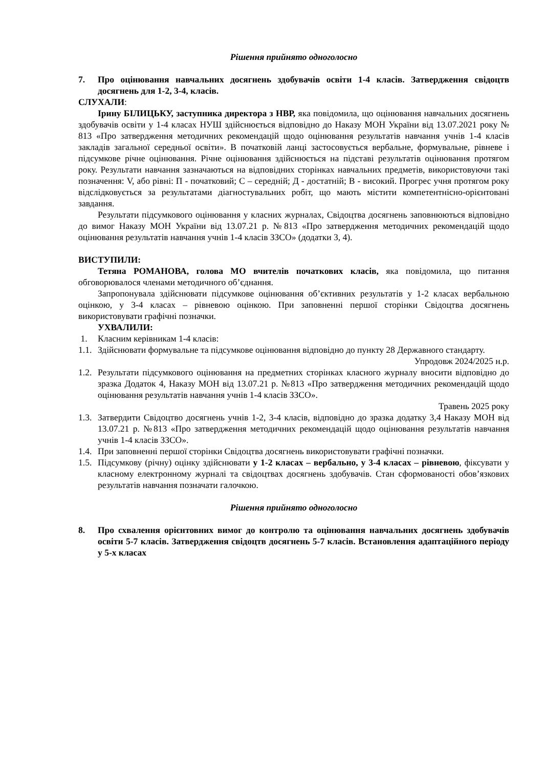Рішення прийнято одноголосно
7. Про оцінювання навчальних досягнень здобувачів освіти 1-4 класів. Затвердження свідоцтв досягнень для 1-2, 3-4, класів.
СЛУХАЛИ:
Ірину БІЛИЦЬКУ, заступника директора з НВР, яка повідомила, що оцінювання навчальних досягнень здобувачів освіти у 1-4 класах НУШ здійснюється відповідно до Наказу МОН України від 13.07.2021 року № 813 «Про затвердження методичних рекомендацій щодо оцінювання результатів навчання учнів 1-4 класів закладів загальної середньої освіти». В початковій ланці застосовується вербальне, формувальне, рівневе і підсумкове річне оцінювання. Річне оцінювання здійснюється на підставі результатів оцінювання протягом року. Результати навчання зазначаються на відповідних сторінках навчальних предметів, використовуючи такі позначення: V, або рівні: П - початковий; С – середній; Д - достатній; В - високий. Прогрес учня протягом року відслідковується за результатами діагностувальних робіт, що мають містити компетентнісно-орієнтовані завдання.
Результати підсумкового оцінювання у класних журналах, Свідоцтва досягнень заповнюються відповідно до вимог Наказу МОН України від 13.07.21 р. №813 «Про затвердження методичних рекомендацій щодо оцінювання результатів навчання учнів 1-4 класів ЗЗСО» (додатки 3, 4).
ВИСТУПИЛИ:
Тетяна РОМАНОВА, голова МО вчителів початкових класів, яка повідомила, що питання обговорювалося членами методичного об’єднання.
Запропонувала здійснювати підсумкове оцінювання об’єктивних результатів у 1-2 класах вербальною оцінкою, у 3-4 класах – рівневою оцінкою. При заповненні першої сторінки Свідоцтва досягнень використовувати графічні позначки.
УХВАЛИЛИ:
1. Класним керівникам 1-4 класів:
1.1. Здійснювати формувальне та підсумкове оцінювання відповідно до пункту 28 Державного стандарту.
Упродовж 2024/2025 н.р.
1.2. Результати підсумкового оцінювання на предметних сторінках класного журналу вносити відповідно до зразка Додаток 4, Наказу МОН від 13.07.21 р. №813 «Про затвердження методичних рекомендацій щодо оцінювання результатів навчання учнів 1-4 класів ЗЗСО».
Травень 2025 року
1.3. Затвердити Свідоцтво досягнень учнів 1-2, 3-4 класів, відповідно до зразка додатку 3,4 Наказу МОН від 13.07.21 р. №813 «Про затвердження методичних рекомендацій щодо оцінювання результатів навчання учнів 1-4 класів ЗЗСО».
1.4. При заповненні першої сторінки Свідоцтва досягнень використовувати графічні позначки.
1.5. Підсумкову (річну) оцінку здійснювати у 1-2 класах – вербально, у 3-4 класах – рівневою, фіксувати у класному електронному журналі та свідоцтвах досягнень здобувачів. Стан сформованості обов’язкових результатів навчання позначати галочкою.
Рішення прийнято одноголосно
8. Про схвалення орієнтовних вимог до контролю та оцінювання навчальних досягнень здобувачів освіти 5-7 класів. Затвердження свідоцтв досягнень 5-7 класів. Встановлення адаптаційного періоду у 5-х класах